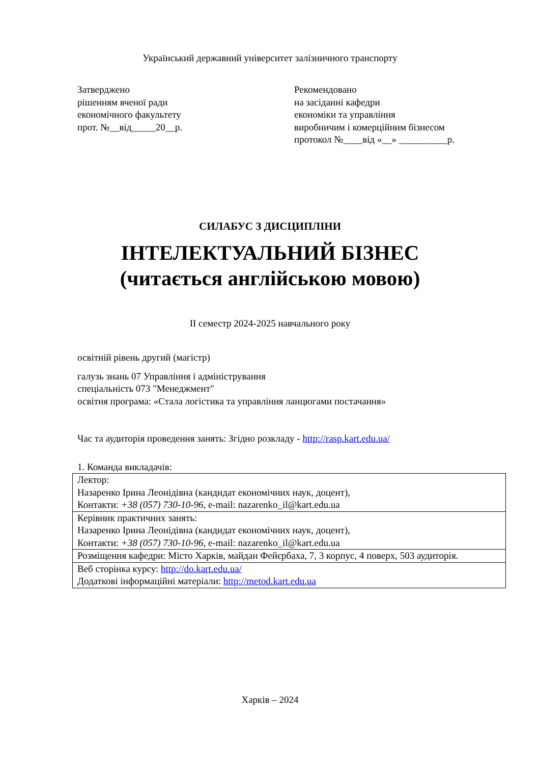Український державний університет залізничного транспорту
Затверджено
рішенням вченої ради
економічного факультету
прот. №__від_____20__р.
Рекомендовано
на засіданні кафедри
економіки та управління
виробничим і комерційним бізнесом
протокол №____від «__» __________р.
СИЛАБУС З ДИСЦИПЛІНИ
ІНТЕЛЕКТУАЛЬНИЙ БІЗНЕС
(читається англійською мовою)
ІІ семестр 2024-2025 навчального року
освітній рівень другий (магістр)
галузь знань 07 Управління і адміністрування
спеціальність 073 "Менеджмент"
освітня програма: «Стала логістика та управління ланцюгами постачання»
Час та аудиторія проведення занять: Згідно розкладу - http://rasp.kart.edu.ua/
1. Команда викладачів:
| Лектор: Назаренко Ірина Леонідівна (кандидат економічних наук, доцент), Контакти: +38 (057) 730-10-96, e-mail: nazarenko_il@kart.edu.ua |
| Керівник практичних занять: Назаренко Ірина Леонідівна (кандидат економічних наук, доцент), Контакти: +38 (057) 730-10-96, e-mail: nazarenko_il@kart.edu.ua |
| Розміщення кафедри: Місто Харків, майдан Фейєрбаха, 7, 3 корпус, 4 поверх, 503 аудиторія. |
| Веб сторінка курсу: http://do.kart.edu.ua/ Додаткові інформаційні матеріали: http://metod.kart.edu.ua |
Харків – 2024